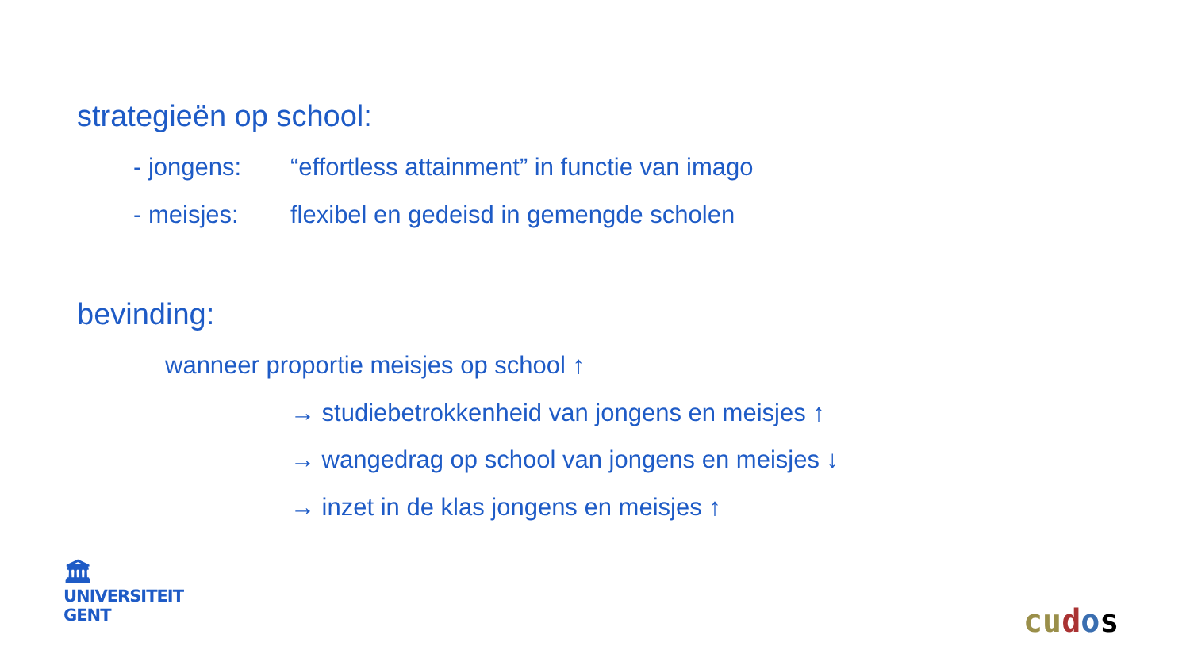strategieën op school:
- jongens: “effortless attainment” in functie van imago
- meisjes: flexibel en gedeisd in gemengde scholen
bevinding:
wanneer proportie meisjes op school ↑
→ studiebetrokkenheid van jongens en meisjes ↑
→ wangedrag op school van jongens en meisjes ↓
→ inzet in de klas jongens en meisjes ↑
🏛
UNIVERSITEIT
GENT
cu dos